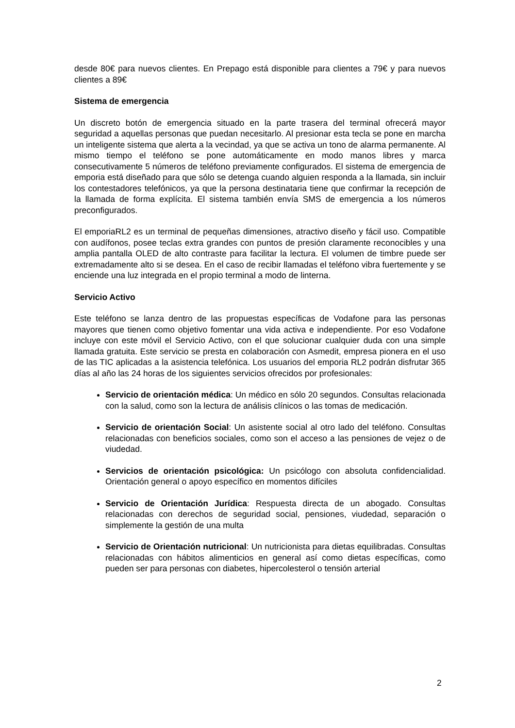desde 80€ para nuevos clientes. En Prepago está disponible para clientes a 79€ y para nuevos clientes a 89€
Sistema de emergencia
Un discreto botón de emergencia situado en la parte trasera del terminal ofrecerá mayor seguridad a aquellas personas que puedan necesitarlo. Al presionar esta tecla se pone en marcha un inteligente sistema que alerta a la vecindad, ya que se activa un tono de alarma permanente. Al mismo tiempo el teléfono se pone automáticamente en modo manos libres y marca consecutivamente 5 números de teléfono previamente configurados. El sistema de emergencia de emporia está diseñado para que sólo se detenga cuando alguien responda a la llamada, sin incluir los contestadores telefónicos, ya que la persona destinataria tiene que confirmar la recepción de la llamada de forma explícita. El sistema también envía SMS de emergencia a los números preconfigurados.
El emporiaRL2 es un terminal de pequeñas dimensiones, atractivo diseño y fácil uso. Compatible con audífonos, posee teclas extra grandes con puntos de presión claramente reconocibles y una amplia pantalla OLED de alto contraste para facilitar la lectura. El volumen de timbre puede ser extremadamente alto si se desea. En el caso de recibir llamadas el teléfono vibra fuertemente y se enciende una luz integrada en el propio terminal a modo de linterna.
Servicio Activo
Este teléfono se lanza dentro de las propuestas específicas de Vodafone para las personas mayores que tienen como objetivo fomentar una vida activa e independiente. Por eso Vodafone incluye con este móvil el Servicio Activo, con el que solucionar cualquier duda con una simple llamada gratuita. Este servicio se presta en colaboración con Asmedit, empresa pionera en el uso de las TIC aplicadas a la asistencia telefónica. Los usuarios del emporia RL2 podrán disfrutar 365 días al año las 24 horas de los siguientes servicios ofrecidos por profesionales:
Servicio de orientación médica: Un médico en sólo 20 segundos. Consultas relacionada con la salud, como son la lectura de análisis clínicos o las tomas de medicación.
Servicio de orientación Social: Un asistente social al otro lado del teléfono. Consultas relacionadas con beneficios sociales, como son el acceso a las pensiones de vejez o de viudedad.
Servicios de orientación psicológica: Un psicólogo con absoluta confidencialidad. Orientación general o apoyo específico en momentos difíciles
Servicio de Orientación Jurídica: Respuesta directa de un abogado. Consultas relacionadas con derechos de seguridad social, pensiones, viudedad, separación o simplemente la gestión de una multa
Servicio de Orientación nutricional: Un nutricionista para dietas equilibradas. Consultas relacionadas con hábitos alimenticios en general así como dietas específicas, como pueden ser para personas con diabetes, hipercolesterol o tensión arterial
2